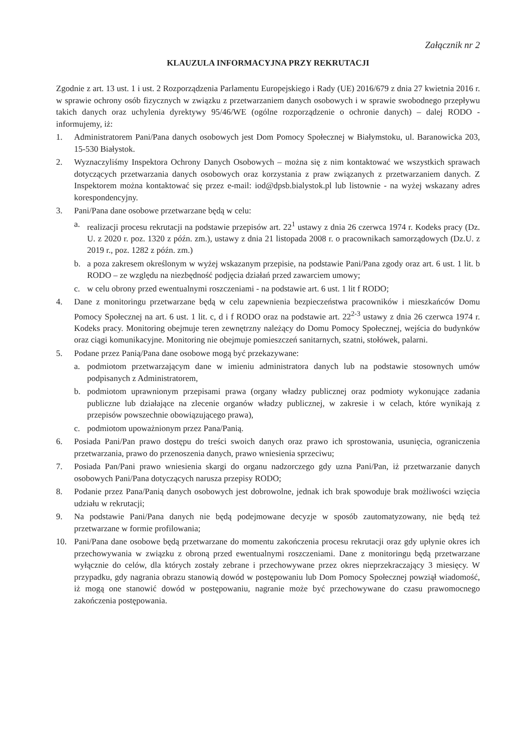Załącznik nr 2
KLAUZULA INFORMACYJNA PRZY REKRUTACJI
Zgodnie z art. 13 ust. 1 i ust. 2 Rozporządzenia Parlamentu Europejskiego i Rady (UE) 2016/679 z dnia 27 kwietnia 2016 r. w sprawie ochrony osób fizycznych w związku z przetwarzaniem danych osobowych i w sprawie swobodnego przepływu takich danych oraz uchylenia dyrektywy 95/46/WE (ogólne rozporządzenie o ochronie danych) – dalej RODO - informujemy, iż:
1. Administratorem Pani/Pana danych osobowych jest Dom Pomocy Społecznej w Białymstoku, ul. Baranowicka 203, 15-530 Białystok.
2. Wyznaczyliśmy Inspektora Ochrony Danych Osobowych – można się z nim kontaktować we wszystkich sprawach dotyczących przetwarzania danych osobowych oraz korzystania z praw związanych z przetwarzaniem danych. Z Inspektorem można kontaktować się przez e-mail: iod@dpsb.bialystok.pl lub listownie - na wyżej wskazany adres korespondencyjny.
3. Pani/Pana dane osobowe przetwarzane będą w celu:
a. realizacji procesu rekrutacji na podstawie przepisów art. 22<sup>1</sup> ustawy z dnia 26 czerwca 1974 r. Kodeks pracy (Dz. U. z 2020 r. poz. 1320 z późn. zm.), ustawy z dnia 21 listopada 2008 r. o pracownikach samorządowych (Dz.U. z 2019 r., poz. 1282 z późn. zm.)
b. a poza zakresem określonym w wyżej wskazanym przepisie, na podstawie Pani/Pana zgody oraz art. 6 ust. 1 lit. b RODO – ze względu na niezbędność podjęcia działań przed zawarciem umowy;
c. w celu obrony przed ewentualnymi roszczeniami - na podstawie art. 6 ust. 1 lit f RODO;
4. Dane z monitoringu przetwarzane będą w celu zapewnienia bezpieczeństwa pracowników i mieszkańców Domu Pomocy Społecznej na art. 6 ust. 1 lit. c, d i f RODO oraz na podstawie art. 22<sup>2-3</sup> ustawy z dnia 26 czerwca 1974 r. Kodeks pracy. Monitoring obejmuje teren zewnętrzny należący do Domu Pomocy Społecznej, wejścia do budynków oraz ciągi komunikacyjne. Monitoring nie obejmuje pomieszczeń sanitarnych, szatni, stołówek, palarni.
5. Podane przez Panią/Pana dane osobowe mogą być przekazywane:
a. podmiotom przetwarzającym dane w imieniu administratora danych lub na podstawie stosownych umów podpisanych z Administratorem,
b. podmiotom uprawnionym przepisami prawa (organy władzy publicznej oraz podmioty wykonujące zadania publiczne lub działające na zlecenie organów władzy publicznej, w zakresie i w celach, które wynikają z przepisów powszechnie obowiązującego prawa),
c. podmiotom upoważnionym przez Pana/Panią.
6. Posiada Pani/Pan prawo dostępu do treści swoich danych oraz prawo ich sprostowania, usunięcia, ograniczenia przetwarzania, prawo do przenoszenia danych, prawo wniesienia sprzeciwu;
7. Posiada Pan/Pani prawo wniesienia skargi do organu nadzorczego gdy uzna Pani/Pan, iż przetwarzanie danych osobowych Pani/Pana dotyczących narusza przepisy RODO;
8. Podanie przez Pana/Panią danych osobowych jest dobrowolne, jednak ich brak spowoduje brak możliwości wzięcia udziału w rekrutacji;
9. Na podstawie Pani/Pana danych nie będą podejmowane decyzje w sposób zautomatyzowany, nie będą też przetwarzane w formie profilowania;
10. Pani/Pana dane osobowe będą przetwarzane do momentu zakończenia procesu rekrutacji oraz gdy upłynie okres ich przechowywania w związku z obroną przed ewentualnymi roszczeniami. Dane z monitoringu będą przetwarzane wyłącznie do celów, dla których zostały zebrane i przechowywane przez okres nieprzekraczający 3 miesięcy. W przypadku, gdy nagrania obrazu stanowią dowód w postępowaniu lub Dom Pomocy Społecznej powziął wiadomość, iż mogą one stanowić dowód w postępowaniu, nagranie może być przechowywane do czasu prawomocnego zakończenia postępowania.